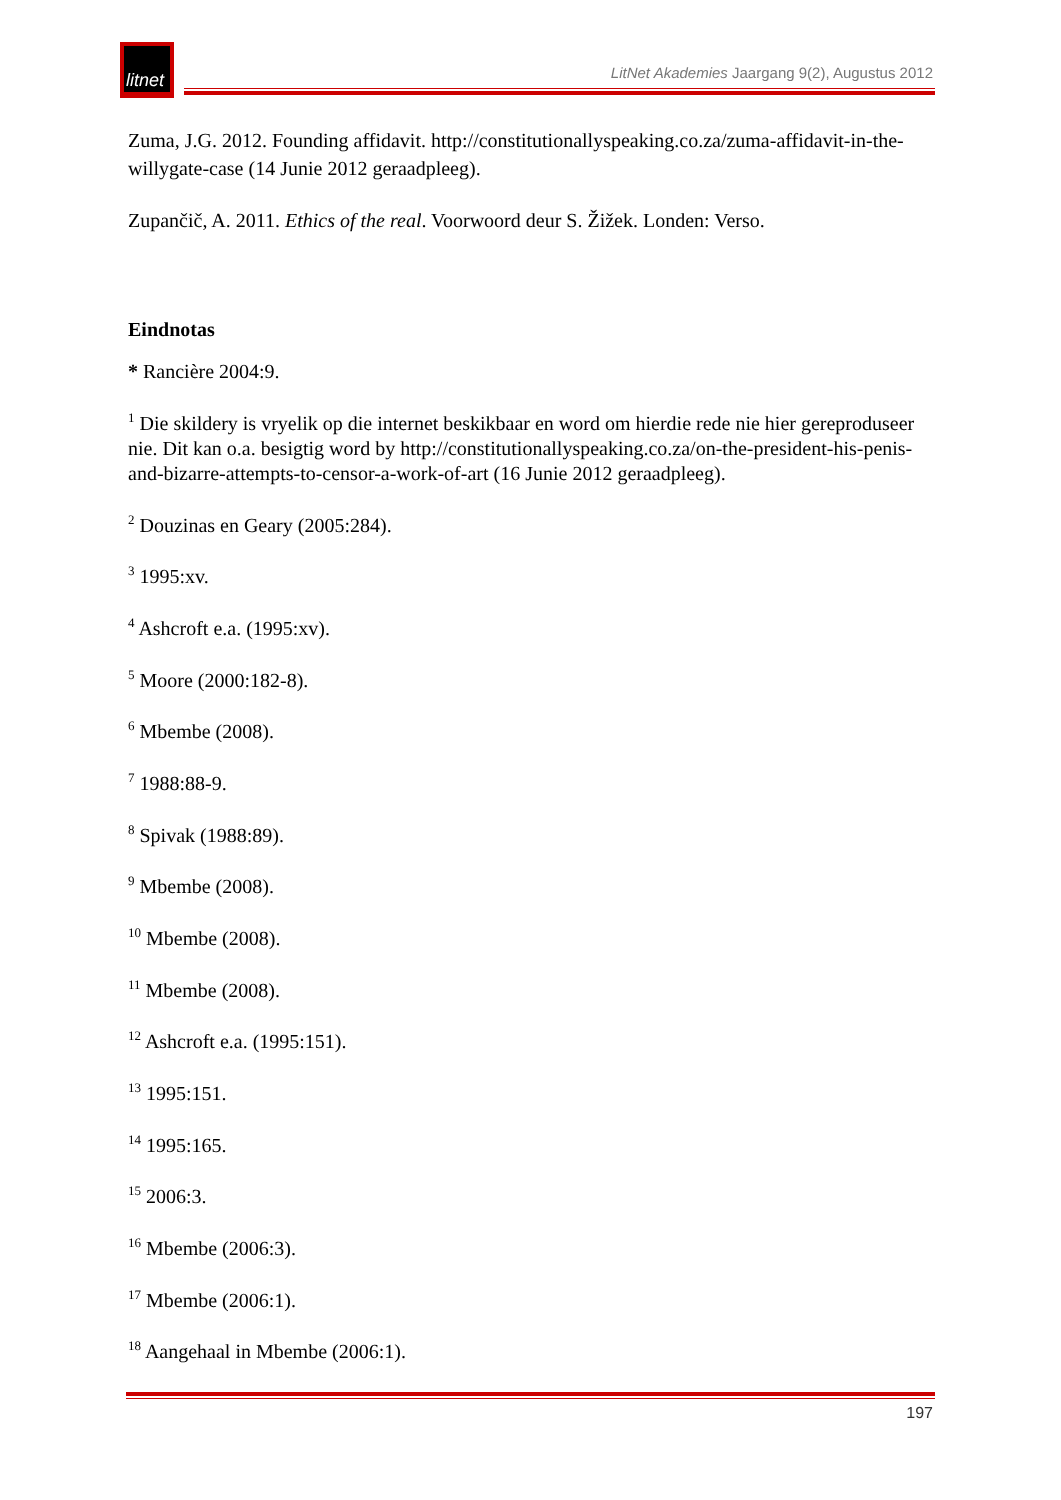litnet
LitNet Akademies Jaargang 9(2), Augustus 2012
Zuma, J.G. 2012. Founding affidavit. http://constitutionallyspeaking.co.za/zuma-affidavit-in-the-willygate-case (14 Junie 2012 geraadpleeg).
Zupančič, A. 2011. Ethics of the real. Voorwoord deur S. Žižek. Londen: Verso.
Eindnotas
* Rancière 2004:9.
<sup>1</sup> Die skildery is vryelik op die internet beskikbaar en word om hierdie rede nie hier gereproduseer nie. Dit kan o.a. besigtig word by http://constitutionallyspeaking.co.za/on-the-president-his-penis-and-bizarre-attempts-to-censor-a-work-of-art (16 Junie 2012 geraadpleeg).
<sup>2</sup> Douzinas en Geary (2005:284).
<sup>3</sup> 1995:xv.
<sup>4</sup> Ashcroft e.a. (1995:xv).
<sup>5</sup> Moore (2000:182-8).
<sup>6</sup> Mbembe (2008).
<sup>7</sup> 1988:88-9.
<sup>8</sup> Spivak (1988:89).
<sup>9</sup> Mbembe (2008).
<sup>10</sup> Mbembe (2008).
<sup>11</sup> Mbembe (2008).
<sup>12</sup> Ashcroft e.a. (1995:151).
<sup>13</sup> 1995:151.
<sup>14</sup> 1995:165.
<sup>15</sup> 2006:3.
<sup>16</sup> Mbembe (2006:3).
<sup>17</sup> Mbembe (2006:1).
<sup>18</sup> Aangehaal in Mbembe (2006:1).
197